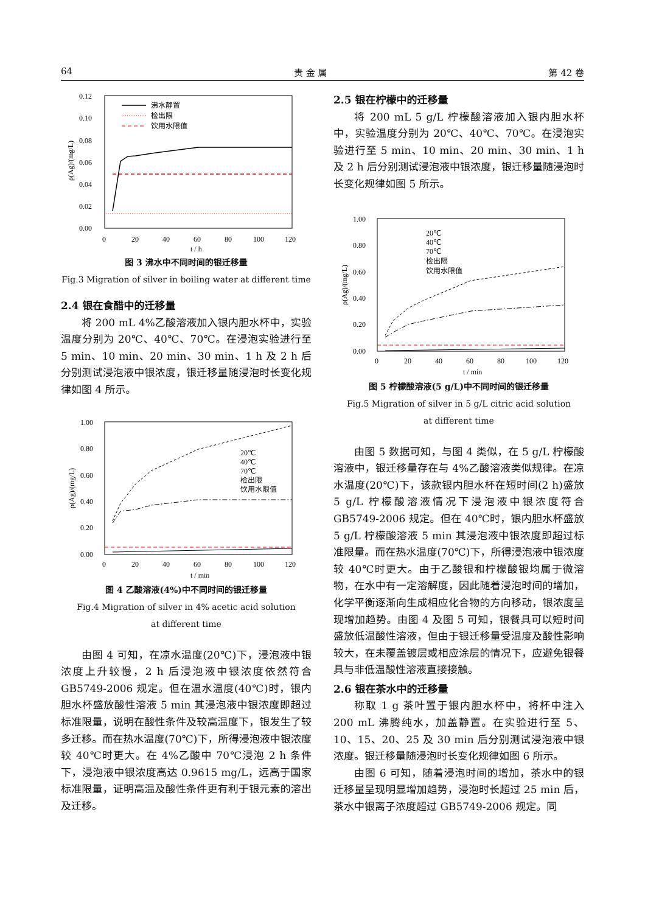64 贵 金 属 第 42 卷
0.12
0.10
0.08
0.06
0.04
0.02
0.00
0
20
40
60
80
100
120
t / h
ρ(Ag)/(mg/L)
沸水静置
检出限
饮用水限值
图 3 沸水中不同时间的银迁移量
Fig.3 Migration of silver in boiling water at different time
2.4 银在食醋中的迁移量
将 200 mL 4%乙酸溶液加入银内胆水杯中，实验温度分别为 20℃、40℃、70℃。在浸泡实验进行至 5 min、10 min、20 min、30 min、1 h 及 2 h 后分别测试浸泡液中银浓度，银迁移量随浸泡时长变化规律如图 4 所示。
1.00
0.80
0.60
0.40
0.20
0.00
0
20
40
60
80
100
120
t / min
ρ(Ag)/(mg/L)
20℃
40℃
70℃
检出限
饮用水限值
图 4 乙酸溶液(4%)中不同时间的银迁移量
Fig.4 Migration of silver in 4% acetic acid solution
at different time
由图 4 可知，在凉水温度(20℃)下，浸泡液中银浓度上升较慢，2 h 后浸泡液中银浓度依然符合 GB5749-2006 规定。但在温水温度(40℃)时，银内胆水杯盛放酸性溶液 5 min 其浸泡液中银浓度即超过标准限量，说明在酸性条件及较高温度下，银发生了较多迁移。而在热水温度(70℃)下，所得浸泡液中银浓度较 40℃时更大。在 4%乙酸中 70℃浸泡 2 h 条件下，浸泡液中银浓度高达 0.9615 mg/L，远高于国家标准限量，证明高温及酸性条件更有利于银元素的溶出及迁移。
2.5 银在柠檬中的迁移量
将 200 mL 5 g/L 柠檬酸溶液加入银内胆水杯中，实验温度分别为 20℃、40℃、70℃。在浸泡实验进行至 5 min、10 min、20 min、30 min、1 h 及 2 h 后分别测试浸泡液中银浓度，银迁移量随浸泡时长变化规律如图 5 所示。
1.00
0.80
0.60
0.40
0.20
0.00
0
20
40
60
80
100
120
t / min
ρ(Ag)/(mg/L)
20℃
40℃
70℃
检出限
饮用水限值
图 5 柠檬酸溶液(5 g/L)中不同时间的银迁移量
Fig.5 Migration of silver in 5 g/L citric acid solution
at different time
由图 5 数据可知，与图 4 类似，在 5 g/L 柠檬酸溶液中，银迁移量存在与 4%乙酸溶液类似规律。在凉水温度(20℃)下，该款银内胆水杯在短时间(2 h)盛放 5 g/L 柠檬酸溶液情况下浸泡液中银浓度符合 GB5749-2006 规定。但在 40℃时，银内胆水杯盛放 5 g/L 柠檬酸溶液 5 min 其浸泡液中银浓度即超过标准限量。而在热水温度(70℃)下，所得浸泡液中银浓度较 40℃时更大。由于乙酸银和柠檬酸银均属于微溶物，在水中有一定溶解度，因此随着浸泡时间的增加，化学平衡逐渐向生成相应化合物的方向移动，银浓度呈现增加趋势。由图 4 及图 5 可知，银餐具可以短时间盛放低温酸性溶液，但由于银迁移量受温度及酸性影响较大，在未覆盖镀层或相应涂层的情况下，应避免银餐具与非低温酸性溶液直接接触。
2.6 银在茶水中的迁移量
称取 1 g 茶叶置于银内胆水杯中，将杯中注入 200 mL 沸腾纯水，加盖静置。在实验进行至 5、10、15、20、25 及 30 min 后分别测试浸泡液中银浓度。银迁移量随浸泡时长变化规律如图 6 所示。
由图 6 可知，随着浸泡时间的增加，茶水中的银迁移量呈现明显增加趋势，浸泡时长超过 25 min 后，茶水中银离子浓度超过 GB5749-2006 规定。同